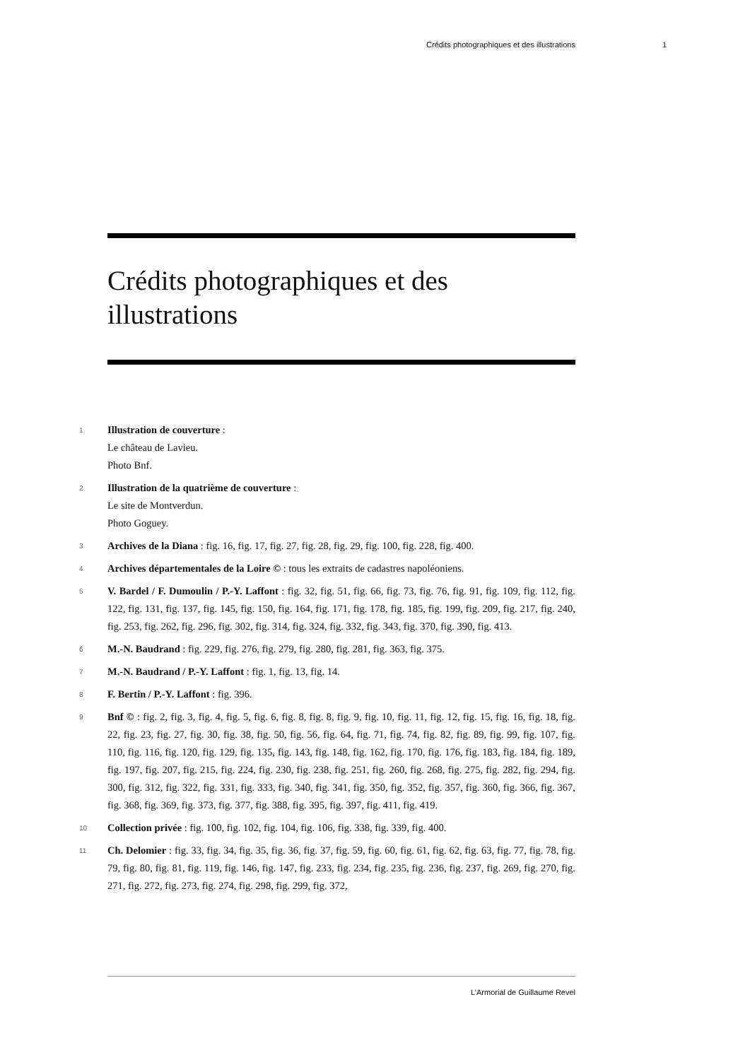Crédits photographiques et des illustrations 1
Crédits photographiques et des illustrations
1
Illustration de couverture :
Le château de Lavieu.
Photo Bnf.
2
Illustration de la quatrième de couverture :
Le site de Montverdun.
Photo Goguey.
3
Archives de la Diana : fig. 16, fig. 17, fig. 27, fig. 28, fig. 29, fig. 100, fig. 228, fig. 400.
4
Archives départementales de la Loire © : tous les extraits de cadastres napoléoniens.
5
V. Bardel / F. Dumoulin / P.-Y. Laffont : fig. 32, fig. 51, fig. 66, fig. 73, fig. 76, fig. 91, fig. 109, fig. 112, fig. 122, fig. 131, fig. 137, fig. 145, fig. 150, fig. 164, fig. 171, fig. 178, fig. 185, fig. 199, fig. 209, fig. 217, fig. 240, fig. 253, fig. 262, fig. 296, fig. 302, fig. 314, fig. 324, fig. 332, fig. 343, fig. 370, fig. 390, fig. 413.
6
M.-N. Baudrand : fig. 229, fig. 276, fig. 279, fig. 280, fig. 281, fig. 363, fig. 375.
7
M.-N. Baudrand / P.-Y. Laffont : fig. 1, fig. 13, fig. 14.
8
F. Bertin / P.-Y. Laffont : fig. 396.
9
Bnf © : fig. 2, fig. 3, fig. 4, fig. 5, fig. 6, fig. 8, fig. 8, fig. 9, fig. 10, fig. 11, fig. 12, fig. 15, fig. 16, fig. 18, fig. 22, fig. 23, fig. 27, fig. 30, fig. 38, fig. 50, fig. 56, fig. 64, fig. 71, fig. 74, fig. 82, fig. 89, fig. 99, fig. 107, fig. 110, fig. 116, fig. 120, fig. 129, fig. 135, fig. 143, fig. 148, fig. 162, fig. 170, fig. 176, fig. 183, fig. 184, fig. 189, fig. 197, fig. 207, fig. 215, fig. 224, fig. 230, fig. 238, fig. 251, fig. 260, fig. 268, fig. 275, fig. 282, fig. 294, fig. 300, fig. 312, fig. 322, fig. 331, fig. 333, fig. 340, fig. 341, fig. 350, fig. 352, fig. 357, fig. 360, fig. 366, fig. 367, fig. 368, fig. 369, fig. 373, fig. 377, fig. 388, fig. 395, fig. 397, fig. 411, fig. 419.
10
Collection privée : fig. 100, fig. 102, fig. 104, fig. 106, fig. 338, fig. 339, fig. 400.
11
Ch. Delomier : fig. 33, fig. 34, fig. 35, fig. 36, fig. 37, fig. 59, fig. 60, fig. 61, fig. 62, fig. 63, fig. 77, fig. 78, fig. 79, fig. 80, fig. 81, fig. 119, fig. 146, fig. 147, fig. 233, fig. 234, fig. 235, fig. 236, fig. 237, fig. 269, fig. 270, fig. 271, fig. 272, fig. 273, fig. 274, fig. 298, fig. 299, fig. 372,
L’Armorial de Guillaume Revel